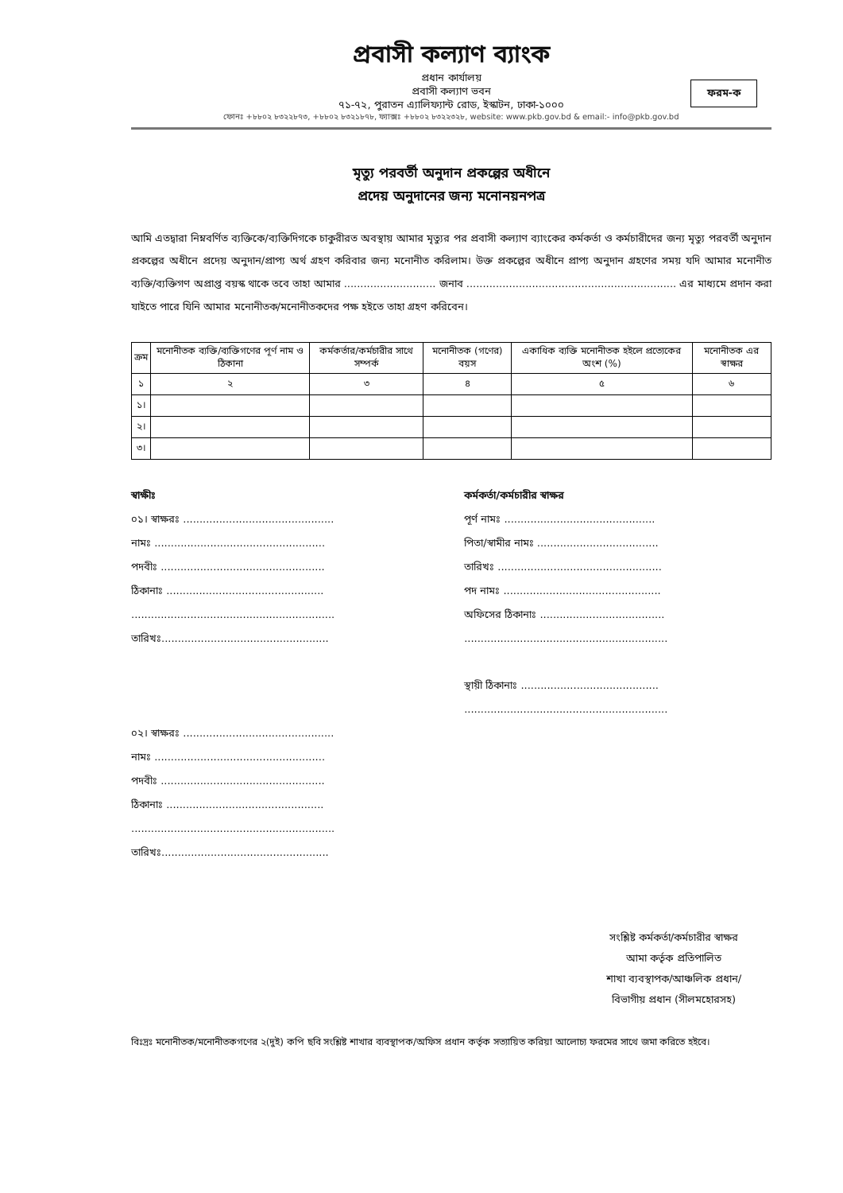প্রবাসী কল্যাণ ব্যাংক
প্রধান কার্যালয়
প্রবাসী কল্যাণ ভবন
৭১-৭২, পুরাতন এ্যালিফ্যান্ট রোড, ইস্কাটন, ঢাকা-১০০০
ফোনঃ +৮৮০২ ৮৩২২৮৭৩, +৮৮০২ ৮৩২১৮৭৮, ফ্যাক্সঃ +৮৮০২ ৮৩২২৩২৮, website: www.pkb.gov.bd & email:- info@pkb.gov.bd
ফরম-ক
মৃত্যু পরবর্তী অনুদান প্রকল্পের অধীনে
প্রদেয় অনুদানের জন্য মনোনয়নপত্র
আমি এতদ্বারা নিম্নবর্ণিত ব্যক্তিকে/ব্যক্তিদিগকে চাকুরীরত অবস্থায় আমার মৃত্যুর পর প্রবাসী কল্যাণ ব্যাংকের কর্মকর্তা ও কর্মচারীদের জন্য মৃত্যু পরবর্তী অনুদান প্রকল্পের অধীনে প্রদেয় অনুদান/প্রাপ্য অর্থ গ্রহণ করিবার জন্য মনোনীত করিলাম। উক্ত প্রকল্পের অধীনে প্রাপ্য অনুদান গ্রহণের সময় যদি আমার মনোনীত ব্যক্তি/ব্যক্তিগণ অপ্রাপ্ত বয়স্ক থাকে তবে তাহা আমার ............................ জনাব ................................................................ এর মাধ্যমে প্রদান করা যাইতে পারে যিনি আমার মনোনীতক/মনোনীতকদের পক্ষ হইতে তাহা গ্রহণ করিবেন।
| ক্রম | মনোনীতক ব্যক্তি/ব্যক্তিগণের পূর্ণ নাম ও ঠিকানা | কর্মকর্তার/কর্মচারীর সাথে সম্পর্ক | মনোনীতক (গণের) বয়স | একাধিক ব্যক্তি মনোনীতক হইলে প্রত্যেকের অংশ (%) | মনোনীতক এর স্বাক্ষর |
| --- | --- | --- | --- | --- | --- |
| ১ | ২ | ৩ | ৪ | ৫ | ৬ |
| ১। | | | | | |
| ২। | | | | | |
| ৩। | | | | | |
স্বাক্ষীঃ
০১। স্বাক্ষরঃ ..............................................
নামঃ ....................................................
পদবীঃ ..................................................
ঠিকানাঃ ................................................
..............................................................
তারিখঃ...................................................
০২। স্বাক্ষরঃ ..............................................
নামঃ ....................................................
পদবীঃ ..................................................
ঠিকানাঃ ................................................
..............................................................
তারিখঃ...................................................
কর্মকর্তা/কর্মচারীর স্বাক্ষর
পূর্ণ নামঃ ..............................................
পিতা/স্বামীর নামঃ .....................................
তারিখঃ ..................................................
পদ নামঃ ................................................
অফিসের ঠিকানাঃ ......................................
..............................................................
স্থায়ী ঠিকানাঃ ..........................................
..............................................................
সংশ্লিষ্ট কর্মকর্তা/কর্মচারীর স্বাক্ষর
আমা কর্তৃক প্রতিপালিত
শাখা ব্যবস্থাপক/আঞ্চলিক প্রধান/
বিভাগীয় প্রধান (সীলমহোরসহ)
বিঃদ্রঃ মনোনীতক/মনোনীতকগণের ২(দুই) কপি ছবি সংশ্লিষ্ট শাখার ব্যবস্থাপক/অফিস প্রধান কর্তৃক সত্যায়িত করিয়া আলোচ্য ফরমের সাথে জমা করিতে হইবে।